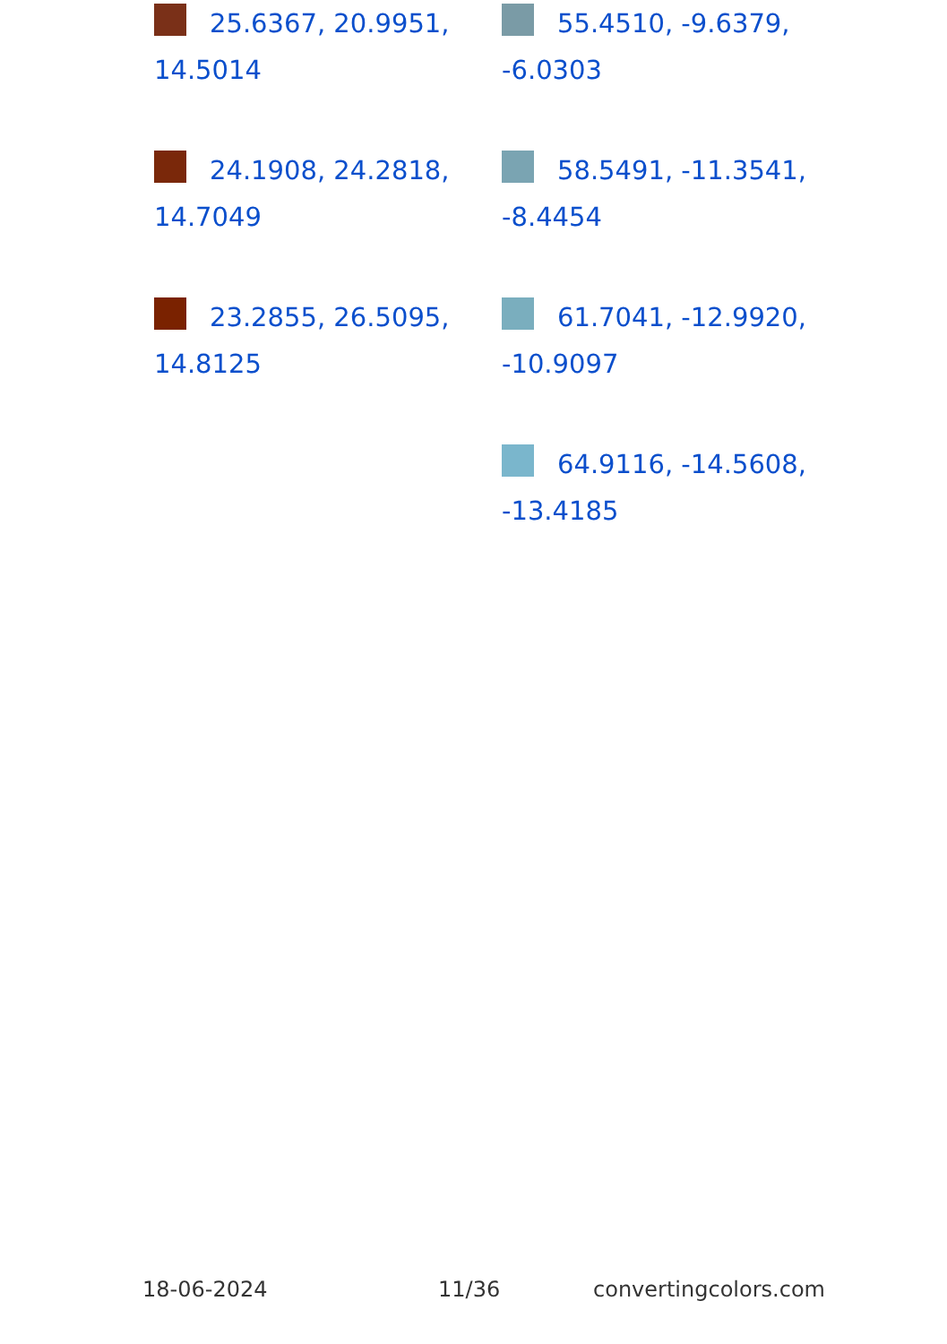25.6367, 20.9951, 14.5014
24.1908, 24.2818, 14.7049
23.2855, 26.5095, 14.8125
55.4510, -9.6379, -6.0303
58.5491, -11.3541, -8.4454
61.7041, -12.9920, -10.9097
64.9116, -14.5608, -13.4185
18-06-2024 11/36 convertingcolors.com